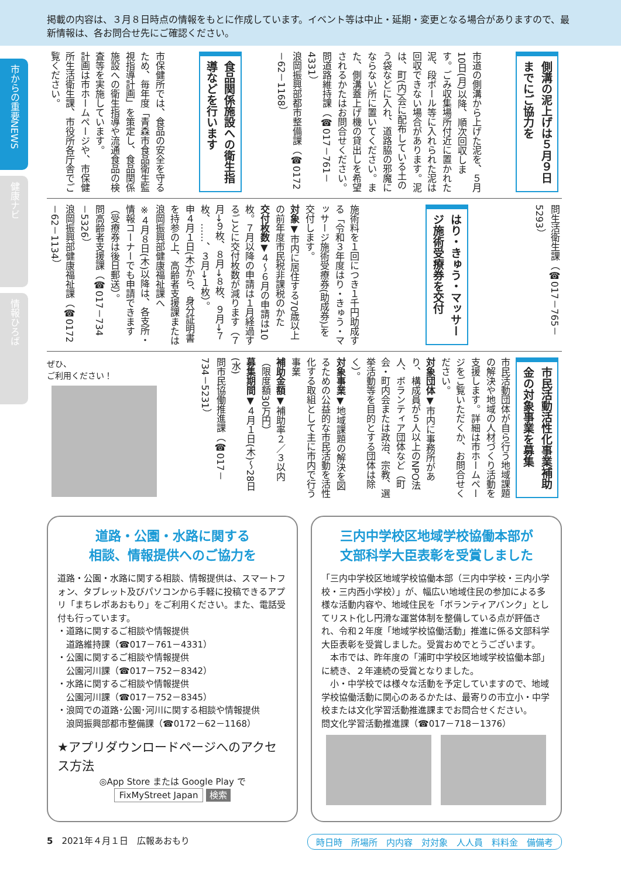掲載の内容は、３月８日時点の情報をもとに作成しています。イベント等は中止・延期・変更となる場合がありますので、最新情報は、各お問合せ先にご確認ください。
市からの重要NEWS
健康ナビ
情報ひろば
側溝の泥上げは５月９日までにご協力を
市道の側溝から上げた泥を、５月10日(月)以降、順次回収します。ごみ収集場所付近に置かれた泥、段ボール等に入れられた泥は回収できない場合があります。泥は、町(内)会に配布している土のう袋などに入れ、道路脇の邪魔にならない所に置いてください。また、側溝蓋上げ機の貸出しを希望されるかたはお問合せください。
問道路維持課（☎017－761－4331）
浪岡振興部都市整備課（☎0172－62－1168）
食品関係施設への衛生指導などを行います
市保健所では、食品の安全を守るため、毎年度「青森市食品衛生監視指導計画」を策定し、食品関係施設への衛生指導や流通食品の検査等を実施しています。
計画は市ホームページや、市保健所生活衛生課、市役所各庁舎でご覧ください。
問生活衛生課（☎017－765－5293）
はり・きゅう・マッサージ施術受療券を交付
施術料を１回につき１千円助成する「令和３年度はり・きゅう・マッサージ施術受療券(助成券)」を交付します。
対象▼市内に居住する70歳以上の前年度市民税非課税のかた
交付枚数▼４～６月の申請は10枚。７月以降の申請は１月経過するごとに交付枚数が減ります（７月→９枚、８月→８枚、９月→７枚、……、３月→１枚）。
申４月１日(木)から、身分証明書を持参の上、高齢者支援課または浪岡振興部健康福祉課へ
※４月８日(木)以降は、各支所・情報コーナーでも申請できます（受療券は後日郵送）。
問高齢者支援課（☎017－734－5326）
浪岡振興部健康福祉課（☎0172－62－1134）
市民活動活性化事業補助金の対象事業を募集
市民活動団体が自ら行う地域課題の解決や地域の人材づくり活動を支援します。詳細は市ホームページをご覧いただくか、お問合せください。
対象団体▼市内に事務所があり、構成員が５人以上のNPO法人、ボランティア団体など（町会・町内会または政治、宗教、選挙活動等を目的とする団体は除く）。
対象事業▼地域課題の解決を図るための公益的な市民活動を活性化する取組として主に市内で行う事業
補助金額▼補助率２／３以内（限度額30万円）
募集期間▼４月１日(木)～28日(水)
問市民協働推進課（☎017－734－5231）
ぜひ、
ご利用ください！
道路・公園・水路に関する
相談、情報提供へのご協力を
道路・公園・水路に関する相談、情報提供は、スマートフォン、タブレット及びパソコンから手軽に投稿できるアプリ「まちレポあおもり」をご利用ください。また、電話受付も行っています。
・道路に関するご相談や情報提供
　道路維持課（☎017－761－4331）
・公園に関するご相談や情報提供
　公園河川課（☎017－752－8342）
・水路に関するご相談や情報提供
　公園河川課（☎017－752－8345）
・浪岡での道路･公園･河川に関する相談や情報提供
　浪岡振興部都市整備課（☎0172－62－1168）
★アプリダウンロードページへのアクセス方法
◎App Store または Google Play で
FixMyStreet Japan 検索
三内中学校区地域学校協働本部が
文部科学大臣表彰を受賞しました
「三内中学校区地域学校協働本部（三内中学校・三内小学校・三内西小学校）」が、幅広い地域住民の参加による多様な活動内容や、地域住民を「ボランティアバンク」としてリスト化し円滑な運営体制を整備している点が評価され、令和２年度「地域学校協働活動」推進に係る文部科学大臣表彰を受賞しました。受賞おめでとうございます。
　本市では、昨年度の「浦町中学校区地域学校協働本部」に続き、２年連続の受賞となりました。
　小・中学校では様々な活動を予定していますので、地域学校協働活動に関心のあるかたは、最寄りの市立小・中学校または文化学習活動推進課までお問合せください。
問文化学習活動推進課（☎017－718－1376）
5　2021年４月１日　広報あおもり 時日時　所場所　内内容　対対象　人人員　料料金　備備考